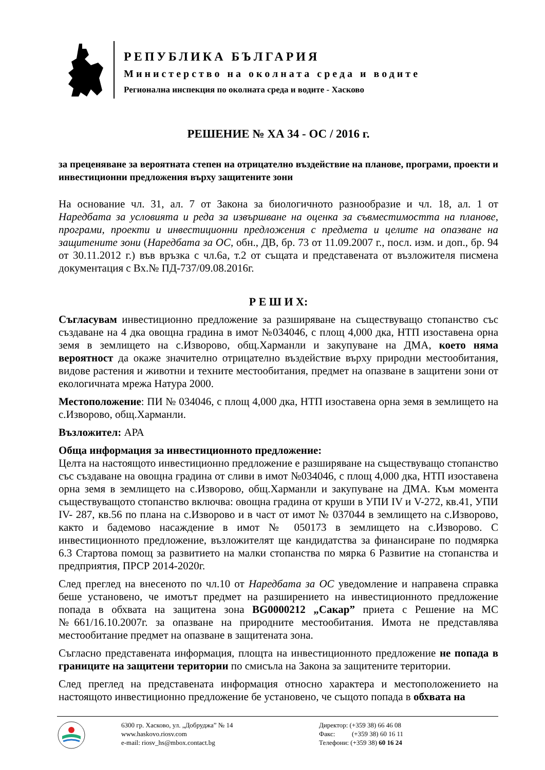РЕПУБЛИКА БЪЛГАРИЯ
Министерство на околната среда и водите
Регионална инспекция по околната среда и водите - Хасково
РЕШЕНИЕ № ХА 34 - ОС / 2016 г.
за преценяване за вероятната степен на отрицателно въздействие на планове, програми, проекти и инвестиционни предложения върху защитените зони
На основание чл. 31, ал. 7 от Закона за биологичното разнообразие и чл. 18, ал. 1 от Наредбата за условията и реда за извършване на оценка за съвместимостта на планове, програми, проекти и инвестиционни предложения с предмета и целите на опазване на защитените зони (Наредбата за ОС, обн., ДВ, бр. 73 от 11.09.2007 г., посл. изм. и доп., бр. 94 от 30.11.2012 г.) във връзка с чл.6а, т.2 от същата и представената от възложителя писмена документация с Вх.№ ПД-737/09.08.2016г.
Р Е Ш И Х:
Съгласувам инвестиционно предложение за разширяване на съществуващо стопанство със създаване на 4 дка овощна градина в имот №034046, с площ 4,000 дка, НТП изоставена орна земя в землището на с.Изворово, общ.Харманли и закупуване на ДМА, което няма вероятност да окаже значително отрицателно въздействие върху природни местообитания, видове растения и животни и техните местообитания, предмет на опазване в защитени зони от екологичната мрежа Натура 2000.
Местоположение: ПИ № 034046, с площ 4,000 дка, НТП изоставена орна земя в землището на с.Изворово, общ.Харманли.
Възложител: АРА
Обща информация за инвестиционното предложение:
Целта на настоящото инвестиционно предложение е разширяване на съществуващо стопанство със създаване на овощна градина от сливи в имот №034046, с площ 4,000 дка, НТП изоставена орна земя в землището на с.Изворово, общ.Харманли и закупуване на ДМА. Към момента съществуващото стопанство включва: овощна градина от круши в УПИ IV и V-272, кв.41, УПИ IV- 287, кв.56 по плана на с.Изворово и в част от имот № 037044 в землището на с.Изворово, както и бадемово насаждение в имот № 050173 в землището на с.Изворово. С инвестиционното предложение, възложителят ще кандидатства за финансиране по подмярка 6.3 Стартова помощ за развитието на малки стопанства по мярка 6 Развитие на стопанства и предприятия, ПРСР 2014-2020г.
След преглед на внесеното по чл.10 от Наредбата за ОС уведомление и направена справка беше установено, че имотът предмет на разширението на инвестиционното предложение попада в обхвата на защитена зона BG0000212 „Сакар” приета с Решение на МС №661/16.10.2007г. за опазване на природните местообитания. Имота не представлява местообитание предмет на опазване в защитената зона.
Съгласно представената информация, площта на инвестиционното предложение не попада в границите на защитени територии по смисъла на Закона за защитените територии.
След преглед на представената информация относно характера и местоположението на настоящото инвестиционно предложение бе установено, че същото попада в обхвата на
6300 гр. Хасково, ул. „Добруджа” № 14
www.haskovo.riosv.com
e-mail: riosv_hs@mbox.contact.bg
Директор: (+359 38) 66 46 08
Факс: (+359 38) 60 16 11
Телефони: (+359 38) 60 16 24